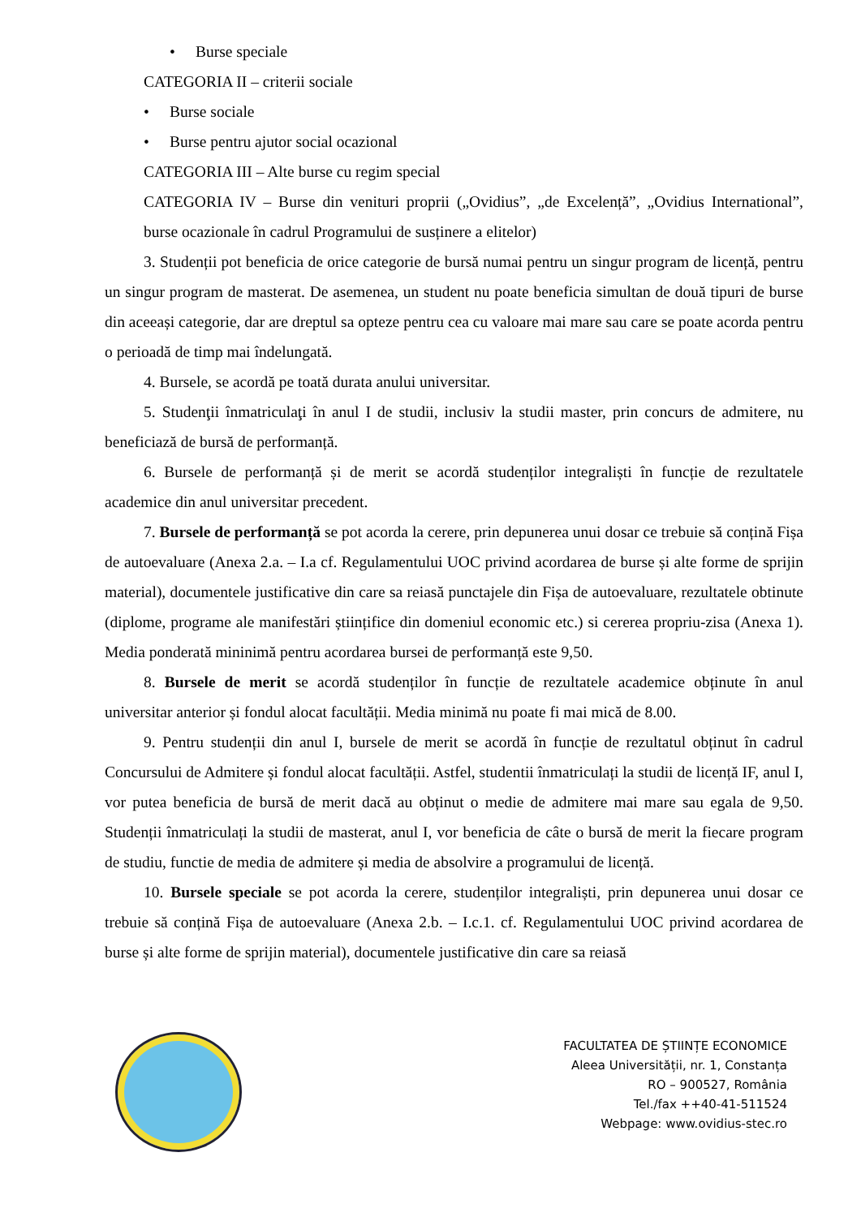• Burse speciale
CATEGORIA II – criterii sociale
• Burse sociale
• Burse pentru ajutor social ocazional
CATEGORIA III – Alte burse cu regim special
CATEGORIA IV – Burse din venituri proprii („Ovidius”, „de Excelență”, „Ovidius International”, burse ocazionale în cadrul Programului de susținere a elitelor)
3. Studenții pot beneficia de orice categorie de bursă numai pentru un singur program de licență, pentru un singur program de masterat. De asemenea, un student nu poate beneficia simultan de două tipuri de burse din aceeași categorie, dar are dreptul sa opteze pentru cea cu valoare mai mare sau care se poate acorda pentru o perioadă de timp mai îndelungată.
4. Bursele, se acordă pe toată durata anului universitar.
5. Studenţii înmatriculaţi în anul I de studii, inclusiv la studii master, prin concurs de admitere, nu beneficiază de bursă de performanță.
6. Bursele de performanță și de merit se acordă studenților integraliști în funcție de rezultatele academice din anul universitar precedent.
7. Bursele de performanță se pot acorda la cerere, prin depunerea unui dosar ce trebuie să conțină Fișa de autoevaluare (Anexa 2.a. – I.a cf. Regulamentului UOC privind acordarea de burse și alte forme de sprijin material), documentele justificative din care sa reiasă punctajele din Fișa de autoevaluare, rezultatele obtinute (diplome, programe ale manifestări științifice din domeniul economic etc.) si cererea propriu-zisa (Anexa 1). Media ponderată mininimă pentru acordarea bursei de performanță este 9,50.
8. Bursele de merit se acordă studenților în funcție de rezultatele academice obținute în anul universitar anterior și fondul alocat facultății. Media minimă nu poate fi mai mică de 8.00.
9. Pentru studenții din anul I, bursele de merit se acordă în funcție de rezultatul obținut în cadrul Concursului de Admitere și fondul alocat facultății. Astfel, studentii înmatriculați la studii de licență IF, anul I, vor putea beneficia de bursă de merit dacă au obținut o medie de admitere mai mare sau egala de 9,50. Studenții înmatriculați la studii de masterat, anul I, vor beneficia de câte o bursă de merit la fiecare program de studiu, functie de media de admitere și media de absolvire a programului de licență.
10. Bursele speciale se pot acorda la cerere, studenților integraliști, prin depunerea unui dosar ce trebuie să conțină Fișa de autoevaluare (Anexa 2.b. – I.c.1. cf. Regulamentului UOC privind acordarea de burse și alte forme de sprijin material), documentele justificative din care sa reiasă
FACULTATEA DE ȘTIINȚE ECONOMICE
Aleea Universității, nr. 1, Constanța
RO – 900527, România
Tel./fax ++40-41-511524
Webpage: www.ovidius-stec.ro